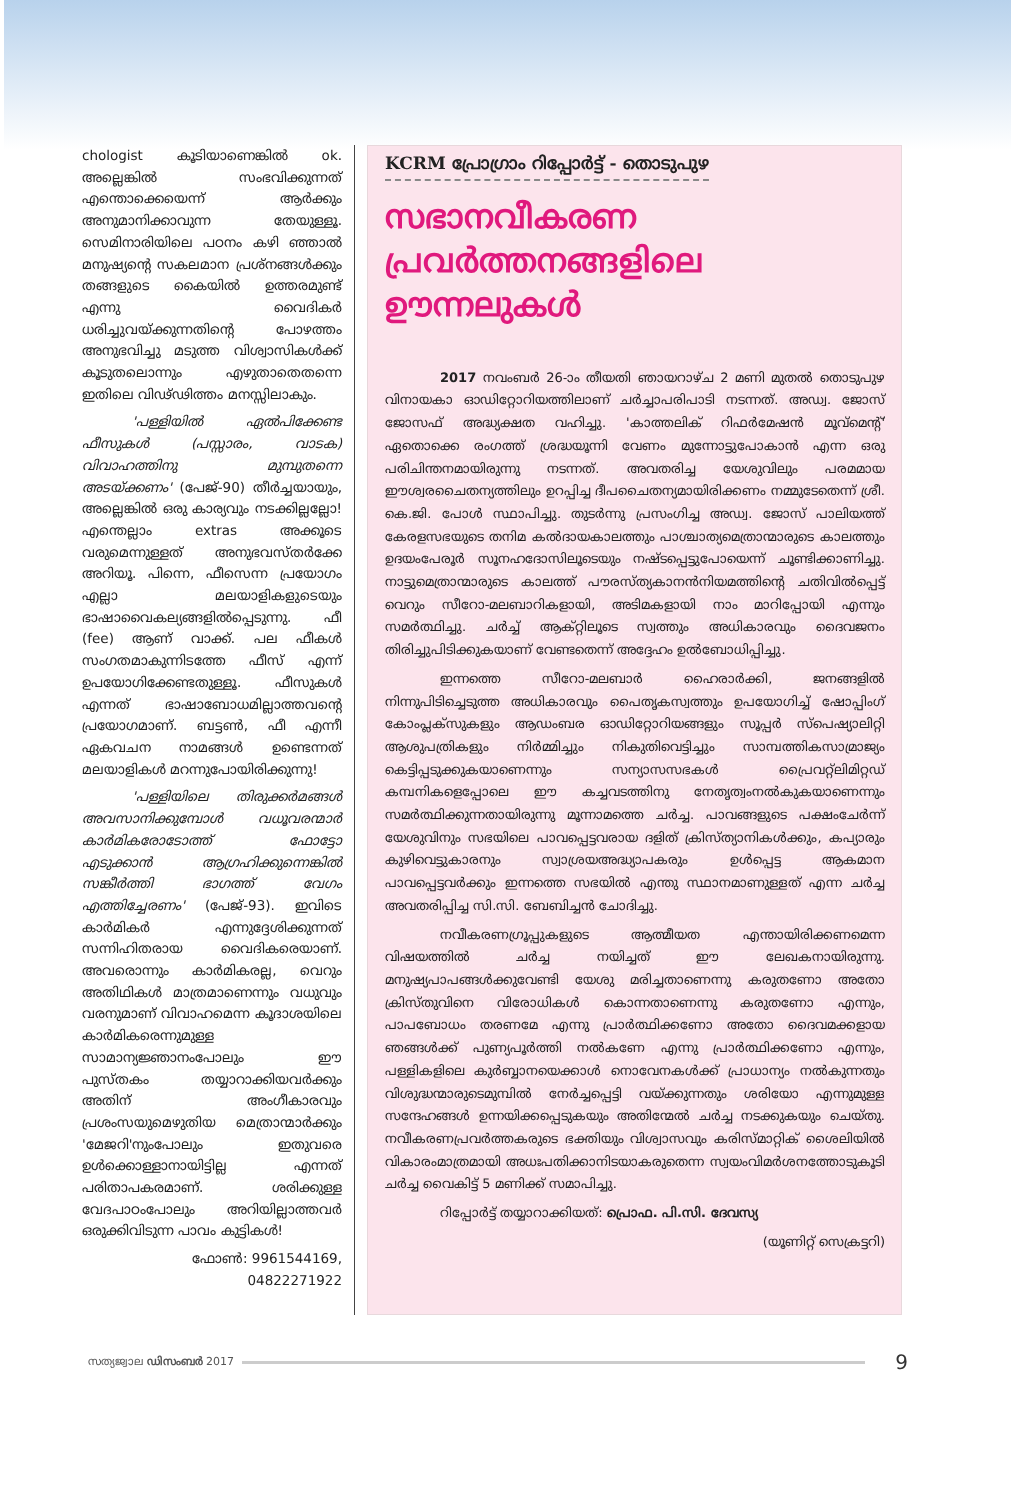chologist കൂടിയാണെങ്കിൽ ok. അല്ലെങ്കിൽ സംഭവിക്കുന്നത് എന്തൊക്കെയെന്ന് ആർക്കും അനുമാനിക്കാവുന്ന തേയുള്ളൂ. സെമിനാരിയിലെ പഠനം കഴി ഞ്ഞാൽ മനുഷ്യന്റെ സകലമാന പ്രശ്നങ്ങൾക്കും തങ്ങളുടെ കൈയിൽ ഉത്തരമുണ്ട് എന്നു വൈദികർ ധരിച്ചുവയ്ക്കുന്നതിന്റെ പോഴത്തം അനുഭവിച്ചു മടുത്ത വിശ്വാസികൾക്ക് കൂടുതലൊന്നും എഴുതാതെതന്നെ ഇതിലെ വിഢ്ഢിത്തം മനസ്സിലാകും.
'പള്ളിയിൽ ഏൽപിക്കേണ്ട ഫീസുകൾ (പസ്സാരം, വാടക) വിവാഹത്തിനു മുമ്പുതന്നെ അടയ്ക്കണം' (പേജ്-90) തീർച്ചയായും, അല്ലെങ്കിൽ ഒരു കാര്യവും നടക്കില്ലല്ലോ! എന്തെല്ലാം extras അക്കൂടെ വരുമെന്നുള്ളത് അനുഭവസ്തർക്കേ അറിയൂ. പിന്നെ, ഫീസെന്ന പ്രയോഗം എല്ലാ മലയാളികളുടെയും ഭാഷാവൈകല്യങ്ങളിൽപ്പെടുന്നു. ഫീ (fee) ആണ് വാക്ക്. പല ഫീകൾ സംഗതമാകുന്നിടത്തേ ഫീസ് എന്ന് ഉപയോഗിക്കേണ്ടതുള്ളൂ. ഫീസുകൾ എന്നത് ഭാഷാബോധമില്ലാത്തവന്റെ പ്രയോഗമാണ്. ബട്ടൺ, ഫീ എന്നീ ഏകവചന നാമങ്ങൾ ഉണ്ടെന്നത് മലയാളികൾ മറന്നുപോയിരിക്കുന്നു!
'പള്ളിയിലെ തിരുക്കർമങ്ങൾ അവസാനിക്കുമ്പോൾ വധൂവരന്മാർ കാർമികരോടോത്ത് ഫോട്ടോ എടുക്കാൻ ആഗ്രഹിക്കുന്നെങ്കിൽ സങ്കീർത്തി ഭാഗത്ത് വേഗം എത്തിച്ചേരണം' (പേജ്-93). ഇവിടെ കാർമികർ എന്നുദ്ദേശിക്കുന്നത് സന്നിഹിതരായ വൈദികരെയാണ്. അവരൊന്നും കാർമികരല്ല, വെറും അതിഥികൾ മാത്രമാണെന്നും വധുവും വരനുമാണ് വിവാഹമെന്ന കൂദാശയിലെ കാർമികരെന്നുമുള്ള സാമാന്യജ്ഞാനംപോലും ഈ പുസ്തകം തയ്യാറാക്കിയവർക്കും അതിന് അംഗീകാരവും പ്രശംസയുമെഴുതിയ മെത്രാന്മാർക്കും 'മേജറി'നുംപോലും ഇതുവരെ ഉൾക്കൊള്ളാനായിട്ടില്ല എന്നത് പരിതാപകരമാണ്. ശരിക്കുള്ള വേദപാഠംപോലും അറിയില്ലാത്തവർ ഒരുക്കിവിടുന്ന പാവം കുട്ടികൾ!
ഫോൺ: 9961544169,
04822271922
KCRM പ്രോഗ്രാം റിപ്പോർട്ട് - തൊടുപുഴ
സഭാനവീകരണ പ്രവർത്തനങ്ങളിലെ ഊന്നലുകൾ
2017 നവംബർ 26-ാം തീയതി ഞായറാഴ്ച 2 മണി മുതൽ തൊടുപുഴ വിനായകാ ഓഡിറ്റോറിയത്തിലാണ് ചർച്ചാപരിപാടി നടന്നത്. അഡ്വ. ജോസ് ജോസഫ് അദ്ധ്യക്ഷത വഹിച്ചു. 'കാത്തലിക് റിഫർമേഷൻ മൂവ്മെന്റ്' ഏതൊക്കെ രംഗത്ത് ശ്രദ്ധയൂന്നി വേണം മുന്നോട്ടുപോകാൻ എന്ന ഒരു പരിചിന്തനമായിരുന്നു നടന്നത്. അവതരിച്ച യേശുവിലും പരമമായ ഈശ്വരചൈതന്യത്തിലും ഉറപ്പിച്ച ദീപചൈതന്യമായിരിക്കണം നമ്മുടേതെന്ന് ശ്രീ. കെ.ജി. പോൾ സ്ഥാപിച്ചു. തുടർന്നു പ്രസംഗിച്ച അഡ്വ. ജോസ് പാലിയത്ത് കേരളസഭയുടെ തനിമ കൽദായകാലത്തും പാശ്ചാത്യമെത്രാന്മാരുടെ കാലത്തും ഉദയംപേരൂർ സൂനഹദോസിലൂടെയും നഷ്ടപ്പെട്ടുപോയെന്ന് ചൂണ്ടിക്കാണിച്ചു. നാട്ടുമെത്രാന്മാരുടെ കാലത്ത് പൗരസ്ത്യകാനൻനിയമത്തിന്റെ ചതിവിൽപ്പെട്ട് വെറും സീറോ-മലബാറികളായി, അടിമകളായി നാം മാറിപ്പോയി എന്നും സമർത്ഥിച്ചു. ചർച്ച് ആക്റ്റിലൂടെ സ്വത്തും അധികാരവും ദൈവജനം തിരിച്ചുപിടിക്കുകയാണ് വേണ്ടതെന്ന് അദ്ദേഹം ഉൽബോധിപ്പിച്ചു.
ഇന്നത്തെ സീറോ-മലബാർ ഹൈരാർക്കി, ജനങ്ങളിൽ നിന്നുപിടിച്ചെടുത്ത അധികാരവും പൈതൃകസ്വത്തും ഉപയോഗിച്ച് ഷോപ്പിംഗ് കോംപ്ലക്സുകളും ആഡംബര ഓഡിറ്റോറിയങ്ങളും സൂപ്പർ സ്പെഷ്യാലിറ്റി ആശുപത്രികളും നിർമ്മിച്ചും നികുതിവെട്ടിച്ചും സാമ്പത്തികസാമ്രാജ്യം കെട്ടിപ്പടുക്കുകയാണെന്നും സന്യാസസഭകൾ പ്രൈവറ്റ്ലിമിറ്റഡ് കമ്പനികളെപ്പോലെ ഈ കച്ചവടത്തിനു നേതൃത്വംനൽകുകയാണെന്നും സമർത്ഥിക്കുന്നതായിരുന്നു മൂന്നാമത്തെ ചർച്ച. പാവങ്ങളുടെ പക്ഷംചേർന്ന് യേശുവിനും സഭയിലെ പാവപ്പെട്ടവരായ ദളിത് ക്രിസ്ത്യാനികൾക്കും, കപ്യാരും കുഴിവെട്ടുകാരനും സ്വാശ്രയഅദ്ധ്യാപകരും ഉൾപ്പെട്ട ആകമാന പാവപ്പെട്ടവർക്കും ഇന്നത്തെ സഭയിൽ എന്തു സ്ഥാനമാണുള്ളത് എന്ന ചർച്ച അവതരിപ്പിച്ച സി.സി. ബേബിച്ചൻ ചോദിച്ചു.
നവീകരണഗ്രൂപ്പുകളുടെ ആത്മീയത എന്തായിരിക്കണമെന്ന വിഷയത്തിൽ ചർച്ച നയിച്ചത് ഈ ലേഖകനായിരുന്നു. മനുഷ്യപാപങ്ങൾക്കുവേണ്ടി യേശു മരിച്ചതാണെന്നു കരുതണോ അതോ ക്രിസ്തുവിനെ വിരോധികൾ കൊന്നതാണെന്നു കരുതണോ എന്നും, പാപബോധം തരണമേ എന്നു പ്രാർത്ഥിക്കണോ അതോ ദൈവമക്കളായ ഞങ്ങൾക്ക് പുണ്യപൂർത്തി നൽകണേ എന്നു പ്രാർത്ഥിക്കണോ എന്നും, പള്ളികളിലെ കുർബ്ബാനയെക്കാൾ നൊവേനകൾക്ക് പ്രാധാന്യം നൽകുന്നതും വിശുദ്ധന്മാരുടെമുമ്പിൽ നേർച്ചപ്പെട്ടി വയ്ക്കുന്നതും ശരിയോ എന്നുമുള്ള സന്ദേഹങ്ങൾ ഉന്നയിക്കപ്പെടുകയും അതിന്മേൽ ചർച്ച നടക്കുകയും ചെയ്തു. നവീകരണപ്രവർത്തകരുടെ ഭക്തിയും വിശ്വാസവും കരിസ്മാറ്റിക് ശൈലിയിൽ വികാരംമാത്രമായി അധഃപതിക്കാനിടയാകരുതെന്ന സ്വയംവിമർശനത്തോടുകൂടി ചർച്ച വൈകിട്ട് 5 മണിക്ക് സമാപിച്ചു.
റിപ്പോർട്ട് തയ്യാറാക്കിയത്: പ്രൊഫ. പി.സി. ദേവസ്യ
(യൂണിറ്റ് സെക്രട്ടറി)
സത്യജ്വാല ഡിസംബർ 2017
9